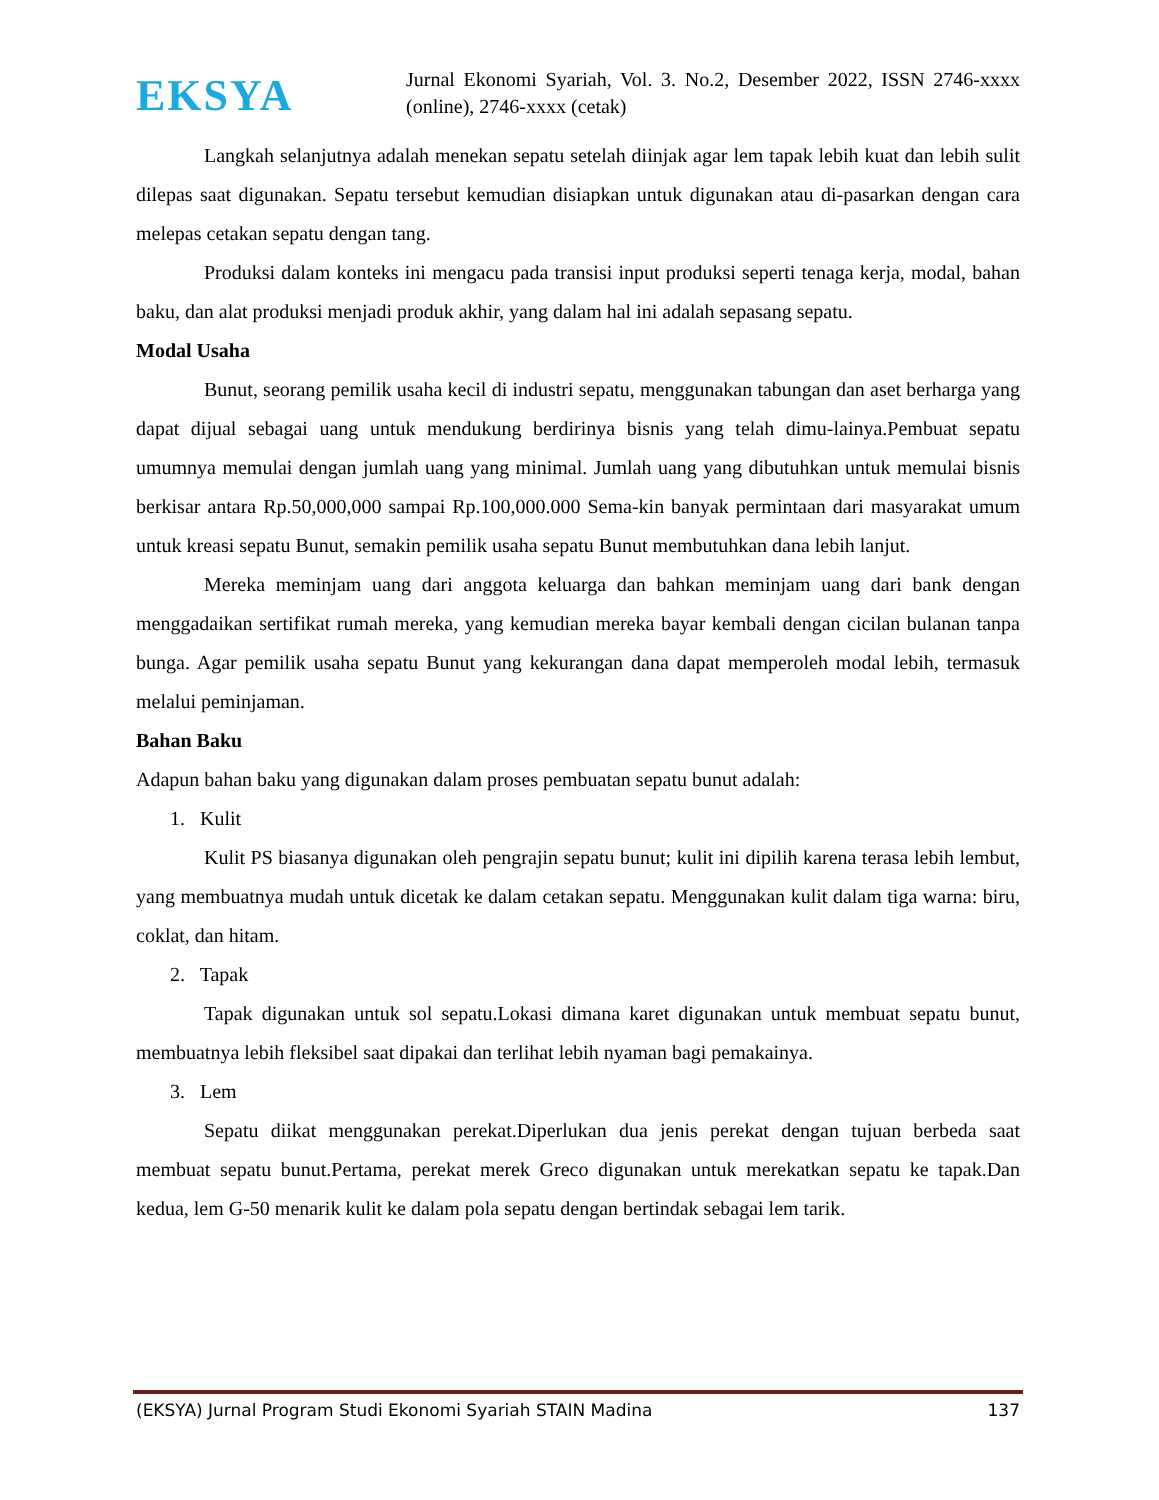EKSYA
Jurnal Ekonomi Syariah, Vol. 3. No.2, Desember 2022, ISSN 2746-xxxx (online), 2746-xxxx (cetak)
Langkah selanjutnya adalah menekan sepatu setelah diinjak agar lem tapak lebih kuat dan lebih sulit dilepas saat digunakan. Sepatu tersebut kemudian disiapkan untuk digunakan atau di-pasarkan dengan cara melepas cetakan sepatu dengan tang.
Produksi dalam konteks ini mengacu pada transisi input produksi seperti tenaga kerja, modal, bahan baku, dan alat produksi menjadi produk akhir, yang dalam hal ini adalah sepasang sepatu.
Modal Usaha
Bunut, seorang pemilik usaha kecil di industri sepatu, menggunakan tabungan dan aset berharga yang dapat dijual sebagai uang untuk mendukung berdirinya bisnis yang telah dimu-lainya.Pembuat sepatu umumnya memulai dengan jumlah uang yang minimal. Jumlah uang yang dibutuhkan untuk memulai bisnis berkisar antara Rp.50,000,000 sampai Rp.100,000.000 Sema-kin banyak permintaan dari masyarakat umum untuk kreasi sepatu Bunut, semakin pemilik usaha sepatu Bunut membutuhkan dana lebih lanjut.
Mereka meminjam uang dari anggota keluarga dan bahkan meminjam uang dari bank dengan menggadaikan sertifikat rumah mereka, yang kemudian mereka bayar kembali dengan cicilan bulanan tanpa bunga. Agar pemilik usaha sepatu Bunut yang kekurangan dana dapat memperoleh modal lebih, termasuk melalui peminjaman.
Bahan Baku
Adapun bahan baku yang digunakan dalam proses pembuatan sepatu bunut adalah:
1. Kulit
Kulit PS biasanya digunakan oleh pengrajin sepatu bunut; kulit ini dipilih karena terasa lebih lembut, yang membuatnya mudah untuk dicetak ke dalam cetakan sepatu. Menggunakan kulit dalam tiga warna: biru, coklat, dan hitam.
2. Tapak
Tapak digunakan untuk sol sepatu.Lokasi dimana karet digunakan untuk membuat sepatu bunut, membuatnya lebih fleksibel saat dipakai dan terlihat lebih nyaman bagi pemakainya.
3. Lem
Sepatu diikat menggunakan perekat.Diperlukan dua jenis perekat dengan tujuan berbeda saat membuat sepatu bunut.Pertama, perekat merek Greco digunakan untuk merekatkan sepatu ke tapak.Dan kedua, lem G-50 menarik kulit ke dalam pola sepatu dengan bertindak sebagai lem tarik.
(EKSYA) Jurnal Program Studi Ekonomi Syariah STAIN Madina 137